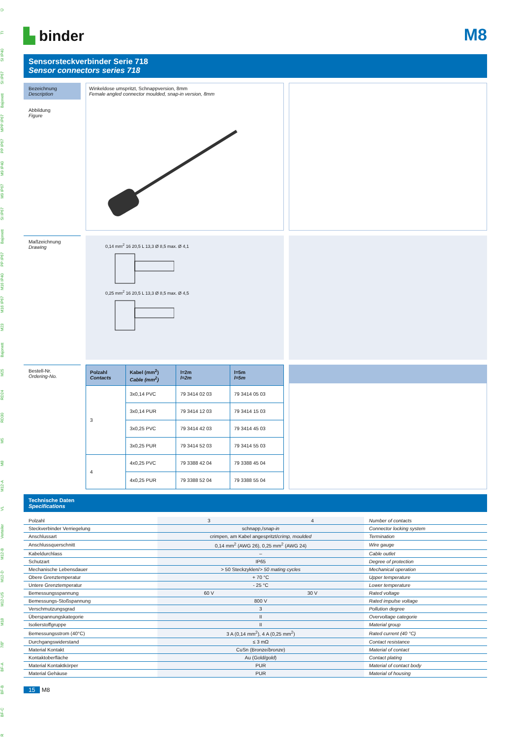Ü
TI
SI IP40
SI IP67
Bajonett
MPP IP67
PP IP67
M9 IP40
M9 IP67
SI IP67
Bajonett
PP IP67
M16 IP40
M16 IP67
M23
Bajonett
M25
RD24
RD30
M5
M8
M12-A
VL
Verteiler
M12-B
M12-D
M12-US
M18
7/8"
BF-A
BF-B
BF-C
R
▙ binder
M8
Sensorsteckverbinder Serie 718
Sensor connectors series 718
Bezeichnung
Description
Abbildung
Figure
Winkeldose umspritzt, Schnappversion, 8mm
Female angled connector moulded, snap-in version, 8mm
Maßzeichnung
Drawing
0,14 mm<sup>2</sup> 16 20,5 L 13,3 Ø 8,5 max. Ø 4,1
0,25 mm<sup>2</sup> 16 20,5 L 13,3 Ø 8,5 max. Ø 4,5
Bestell-Nr.
Ordering-No.
| Polzahl Contacts | Kabel (mm<sup>2</sup>) Cable (mm<sup>2</sup>) | l=2m l=2m | l=5m l=5m |
| --- | --- | --- | --- |
| 3 | 3x0,14 PVC | 79 3414 02 03 | 79 3414 05 03 |
| | 3x0,14 PUR | 79 3414 12 03 | 79 3414 15 03 |
| | 3x0,25 PVC | 79 3414 42 03 | 79 3414 45 03 |
| | 3x0,25 PUR | 79 3414 52 03 | 79 3414 55 03 |
| 4 | 4x0,25 PVC | 79 3388 42 04 | 79 3388 45 04 |
| | 4x0,25 PUR | 79 3388 52 04 | 79 3388 55 04 |
Technische Daten
Specifications
| Polzahl | 3 | 4 | Number of contacts |
| Steckverbinder Verriegelung | schnapp,/ snap-in | | Connector locking system |
| Anschlussart | crimpen, am Kabel angespritzt/ crimp, moulded | | Termination |
| Anschlussquerschnitt | 0,14 mm<sup>2</sup> (AWG 26), 0,25 mm<sup>2</sup> (AWG 24) | | Wire gauge |
| Kabeldurchlass | – | | Cable outlet |
| Schutzart | IP65 | | Degree of protection |
| Mechanische Lebensdauer | > 50 Steckzyklen/ > 50 mating cycles | | Mechanical operation |
| Obere Grenztemperatur | + 70 °C | | Upper temperature |
| Untere Grenztemperatur | - 25 °C | | Lower temperature |
| Bemessungsspannung | 60 V | 30 V | Rated voltage |
| Bemessungs-Stoßspannung | 800 V | | Rated impulse voltage |
| Verschmutzungsgrad | 3 | | Pollution degree |
| Überspannungskategorie | II | | Overvoltage categorie |
| Isolierstoffgruppe | II | | Material group |
| Bemessungsstrom (40°C) | 3 A (0,14 mm<sup>2</sup>), 4 A (0,25 mm<sup>2</sup>) | | Rated current (40 °C) |
| Durchgangswiderstand | ≤ 3 mΩ | | Contact resistance |
| Material Kontakt | CuSn (Bronze/ bronze ) | | Material of contact |
| Kontaktoberfläche | Au (Gold/ gold ) | | Contact plating |
| Material Kontaktkörper | PUR | | Material of contact body |
| Material Gehäuse | PUR | | Material of housing |
15 M8